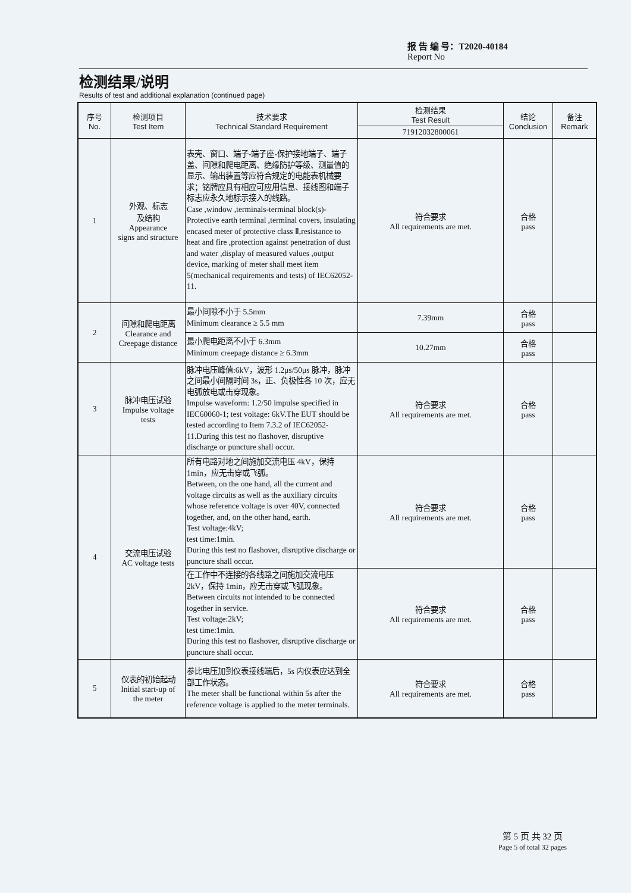报 告 编 号：T2020-40184
Report No
检测结果/说明
Results of test and additional explanation (continued page)
| 序号 No. | 检测项目 Test Item | 技术要求 Technical Standard Requirement | 检测结果 Test Result | 结论 Conclusion | 备注 Remark |
| --- | --- | --- | --- | --- | --- |
| | | | 71912032800061 | | |
| 1 | 外观、标志 及结构 Appearance signs and structure | 表壳、窗口、端子-端子座-保护接地端子、端子盖、间隙和爬电距离、绝缘防护等级、测量值的显示、输出装置等应符合规定的电能表机械要求；铭牌应具有相应可应用信息、接线图和端子标志应永久地标示接入的线路。 Case ,window ,terminals-terminal block(s)-Protective earth terminal ,terminal covers, insulating encased meter of protective class Ⅱ,resistance to heat and fire ,protection against penetration of dust and water ,display of measured values ,output device, marking of meter shall meet item 5(mechanical requirements and tests) of IEC62052-11. | 符合要求 All requirements are met. | 合格 pass | |
| 2 | 间隙和爬电距离 Clearance and Creepage distance | 最小间隙不小于 5.5mm Minimum clearance ≥ 5.5 mm | 7.39mm | 合格 pass | |
| | | 最小爬电距离不小于 6.3mm Minimum creepage distance ≥ 6.3mm | 10.27mm | 合格 pass | |
| 3 | 脉冲电压试验 Impulse voltage tests | 脉冲电压峰值:6kV，波形 1.2μs/50μs 脉冲，脉冲之间最小间隔时间 3s，正、负极性各 10 次，应无电弧放电或击穿现象。 Impulse waveform: 1.2/50 impulse specified in IEC60060-1; test voltage: 6kV.The EUT should be tested according to Item 7.3.2 of IEC62052-11.During this test no flashover, disruptive discharge or puncture shall occur. | 符合要求 All requirements are met. | 合格 pass | |
| 4 | 交流电压试验 AC voltage tests | 所有电路对地之间施加交流电压 4kV，保持 1min，应无击穿或飞弧。 Between, on the one hand, all the current and voltage circuits as well as the auxiliary circuits whose reference voltage is over 40V, connected together, and, on the other hand, earth. Test voltage:4kV; test time:1min. During this test no flashover, disruptive discharge or puncture shall occur. | 符合要求 All requirements are met. | 合格 pass | |
| | | 在工作中不连接的各线路之间施加交流电压 2kV，保持 1min，应无击穿或飞弧现象。 Between circuits not intended to be connected together in service. Test voltage:2kV; test time:1min. During this test no flashover, disruptive discharge or puncture shall occur. | 符合要求 All requirements are met. | 合格 pass | |
| 5 | 仪表的初始起动 Initial start-up of the meter | 参比电压加到仪表接线端后，5s 内仪表应达到全部工作状态。 The meter shall be functional within 5s after the reference voltage is applied to the meter terminals. | 符合要求 All requirements are met. | 合格 pass | |
第 5 页 共 32 页
Page 5 of total 32 pages